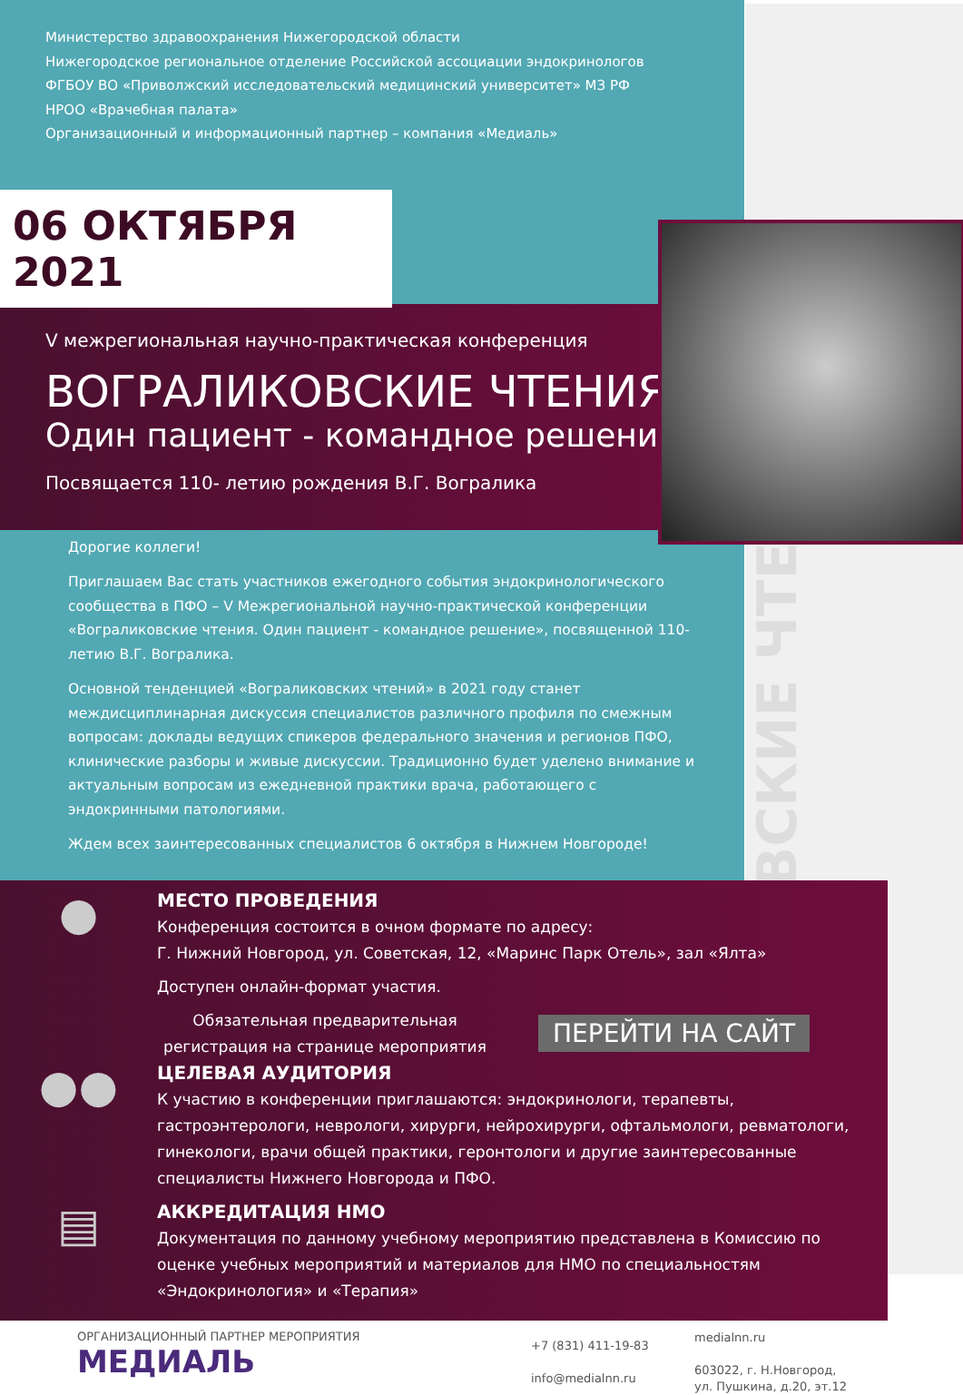ВОГРАЛИКОВСКИЕ ЧТЕНИЯ
Министерство здравоохранения Нижегородской области
Нижегородское региональное отделение Российской ассоциации эндокринологов
ФГБОУ ВО «Приволжский исследовательский медицинский университет» МЗ РФ
НРОО «Врачебная палата»
Организационный и информационный партнер – компания «Медиаль»
06 ОКТЯБРЯ 2021
V межрегиональная научно-практическая конференция
ВОГРАЛИКОВСКИЕ ЧТЕНИЯ
Один пациент - командное решение
Посвящается 110- летию рождения В.Г. Вогралика
Дорогие коллеги!
Приглашаем Вас стать участников ежегодного события эндокринологического сообщества в ПФО – V Межрегиональной научно-практической конференции «Вограликовские чтения. Один пациент - командное решение», посвященной 110-летию В.Г. Вогралика.
Основной тенденцией «Вограликовских чтений» в 2021 году станет междисциплинарная дискуссия специалистов различного профиля по смежным вопросам: доклады ведущих спикеров федерального значения и регионов ПФО, клинические разборы и живые дискуссии. Традиционно будет уделено внимание и актуальным вопросам из ежедневной практики врача, работающего с эндокринными патологиями.
Ждем всех заинтересованных специалистов 6 октября в Нижнем Новгороде!
●
МЕСТО ПРОВЕДЕНИЯ
Конференция состоится в очном формате по адресу:
Г. Нижний Новгород, ул. Советская, 12, «Маринс Парк Отель», зал «Ялта»
Доступен онлайн-формат участия.
Обязательная предварительная регистрация на странице мероприятия
ПЕРЕЙТИ НА САЙТ
●●
ЦЕЛЕВАЯ АУДИТОРИЯ
К участию в конференции приглашаются: эндокринологи, терапевты, гастроэнтерологи, неврологи, хирурги, нейрохирурги, офтальмологи, ревматологи, гинекологи, врачи общей практики, геронтологи и другие заинтересованные специалисты Нижнего Новгорода и ПФО.
▤
АККРЕДИТАЦИЯ НМО
Документация по данному учебному мероприятию представлена в Комиссию по оценке учебных мероприятий и материалов для НМО по специальностям «Эндокринология» и «Терапия»
ОРГАНИЗАЦИОННЫЙ ПАРТНЕР МЕРОПРИЯТИЯ
МЕДИАЛЬ
+7 (831) 411-19-83
info@medialnn.ru
medialnn.ru
603022, г. Н.Новгород,
ул. Пушкина, д.20, эт.12